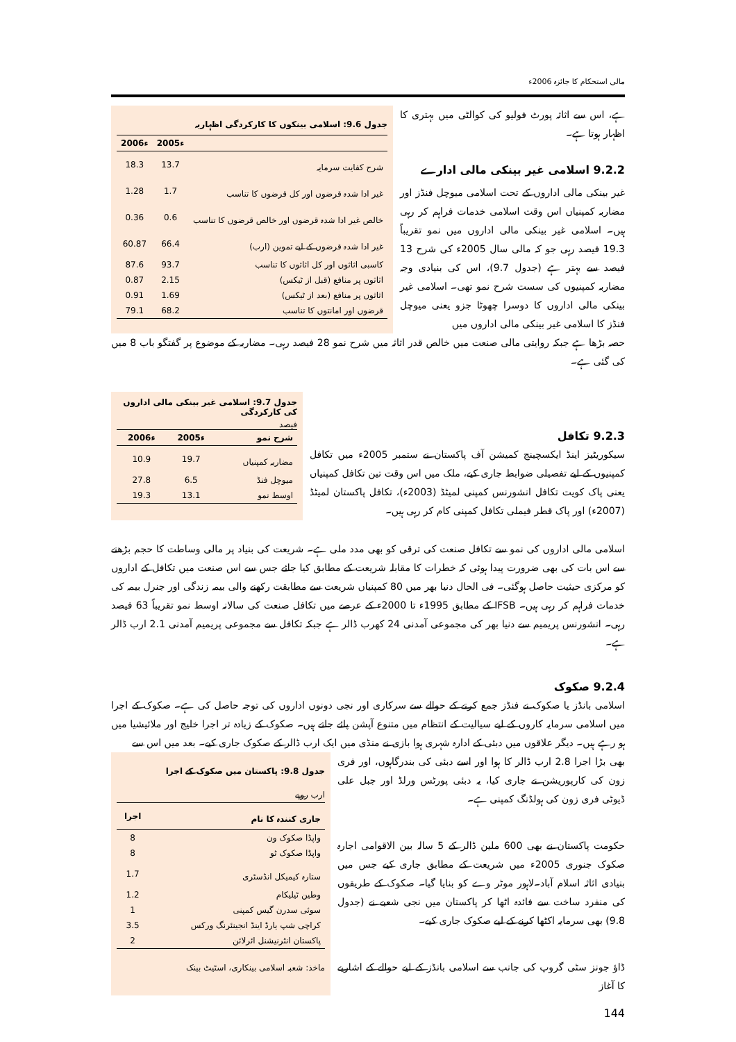مالی استحکام کا جائزہ 2006ء
ہے، اس سے اثاثہ پورٹ فولیو کی کوالٹی میں بہتری کا اظہار ہوتا ہے۔
9.2.2 اسلامی غیر بینکی مالی ادارے
غیر بینکی مالی اداروں کے تحت اسلامی میوچل فنڈز اور مضاربہ کمپنیاں اس وقت اسلامی خدمات فراہم کر رہی ہیں۔ اسلامی غیر بینکی مالی اداروں میں نمو تقریباً 19.3 فیصد رہی جو کہ مالی سال 2005ء کی شرح 13 فیصد سے بہتر ہے (جدول 9.7)، اس کی بنیادی وجہ مضاربہ کمپنیوں کی سست شرح نمو تھی۔ اسلامی غیر بینکی مالی اداروں کا دوسرا چھوٹا جزو یعنی میوچل فنڈز کا اسلامی غیر بینکی مالی اداروں میں
جدول 9.6: اسلامی بینکوں کا کارکردگی اظہاریہ
| | 2005ء | 2006ء |
| --- | --- | --- |
| شرح کفایت سرمایہ | 13.7 | 18.3 |
| غیر ادا شدہ قرضوں اور کل قرضوں کا تناسب | 1.7 | 1.28 |
| خالص غیر ادا شدہ قرضوں اور خالص قرضوں کا تناسب | 0.6 | 0.36 |
| غیر ادا شدہ قرضوں کے لیے تموین (ارب) | 66.4 | 60.87 |
| کاسبی اثاثوں اور کل اثاثوں کا تناسب | 93.7 | 87.6 |
| اثاثوں پر منافع (قبل از ٹیکس) | 2.15 | 0.87 |
| اثاثوں پر منافع (بعد از ٹیکس) | 1.69 | 0.91 |
| قرضوں اور امانتوں کا تناسب | 68.2 | 79.1 |
حصہ بڑھا ہے جبکہ روایتی مالی صنعت میں خالص قدر اثاثہ میں شرح نمو 28 فیصد رہی۔ مضاربہ کے موضوع پر گفتگو باب 8 میں کی گئی ہے۔
9.2.3 تکافل
سیکوریٹیز اینڈ ایکسچینج کمیشن آف پاکستان نے ستمبر 2005ء میں تکافل کمپنیوں کے لیے تفصیلی ضوابط جاری کیے، ملک میں اس وقت تین تکافل کمپنیاں یعنی پاک کویت تکافل انشورنس کمپنی لمیٹڈ (2003ء)، تکافل پاکستان لمیٹڈ (2007ء) اور پاک قطر فیملی تکافل کمپنی کام کر رہی ہیں۔
جدول 9.7: اسلامی غیر بینکی مالی اداروں کی کارکردگی
فیصد
| شرح نمو | 2005ء | 2006ء |
| --- | --- | --- |
| مضاربہ کمپنیاں | 19.7 | 10.9 |
| میوچل فنڈ | 6.5 | 27.8 |
| اوسط نمو | 13.1 | 19.3 |
اسلامی مالی اداروں کی نمو سے تکافل صنعت کی ترقی کو بھی مدد ملی ہے۔ شریعت کی بنیاد پر مالی وساطت کا حجم بڑھنے سے اس بات کی بھی ضرورت پیدا ہوئی کہ خطرات کا مقابلہ شریعت کے مطابق کیا جائے جس سے اس صنعت میں تکافل کے اداروں کو مرکزی حیثیت حاصل ہوگئی۔ فی الحال دنیا بھر میں 80 کمپنیاں شریعت سے مطابقت رکھنے والی بیمہ زندگی اور جنرل بیمہ کی خدمات فراہم کر رہی ہیں۔ IFSB کے مطابق 1995ء تا 2000ء کے عرصے میں تکافل صنعت کی سالانہ اوسط نمو تقریباً 63 فیصد رہی۔ انشورنس پریمیم سے دنیا بھر کی مجموعی آمدنی 24 کھرب ڈالر ہے جبکہ تکافل سے مجموعی پریمیم آمدنی 2.1 ارب ڈالر ہے۔
9.2.4 صکوک
اسلامی بانڈز یا صکوک نے فنڈز جمع کرنے کے حوالے سے سرکاری اور نجی دونوں اداروں کی توجہ حاصل کی ہے۔ صکوک کے اجرا میں اسلامی سرمایہ کاروں کے لیے سیالیت کے انتظام میں متنوع آپشن پائے جاتے ہیں۔ صکوک کے زیادہ تر اجرا خلیج اور ملائیشیا میں ہو رہے ہیں۔ دیگر علاقوں میں دبئی کے ادارہ شہری ہوا بازی نے منڈی میں ایک ارب ڈالر کے صکوک جاری کیے۔ بعد میں اس سے
بھی بڑا اجرا 2.8 ارب ڈالر کا ہوا اور اسے دبئی کی بندرگاہوں، اور فری زون کی کارپوریشن نے جاری کیا، یہ دبئی پورٹس ورلڈ اور جبل علی ڈیوٹی فری زون کی ہولڈنگ کمپنی ہے۔
حکومت پاکستان نے بھی 600 ملین ڈالر کے 5 سالہ بین الاقوامی اجارہ صکوک جنوری 2005ء میں شریعت کے مطابق جاری کیے جس میں بنیادی اثاثہ اسلام آباد۔لاہور موٹر وے کو بنایا گیا۔ صکوک کے طریقوں کی منفرد ساخت سے فائدہ اٹھا کر پاکستان میں نجی شعبے نے (جدول 9.8) بھی سرمایہ اکٹھا کرنے کے لیے صکوک جاری کیے۔
ڈاؤ جونز سٹی گروپ کی جانب سے اسلامی بانڈز کے لیے حوالے کے اشاریے کا آغاز
جدول 9.8: پاکستان میں صکوک کے اجرا
ارب روپے
| جاری کنندہ کا نام | اجرا |
| --- | --- |
| واپڈا صکوک ون | 8 |
| واپڈا صکوک ٹو | 8 |
| ستارہ کیمیکل انڈسٹری | 1.7 |
| وطین ٹیلیکام | 1.2 |
| سوئی سدرن گیس کمپنی | 1 |
| کراچی شپ یارڈ اینڈ انجینئرنگ ورکس | 3.5 |
| پاکستان انٹرنیشنل ائرلائن | 2 |
ماخذ: شعبہ اسلامی بینکاری، اسٹیٹ بینک
144